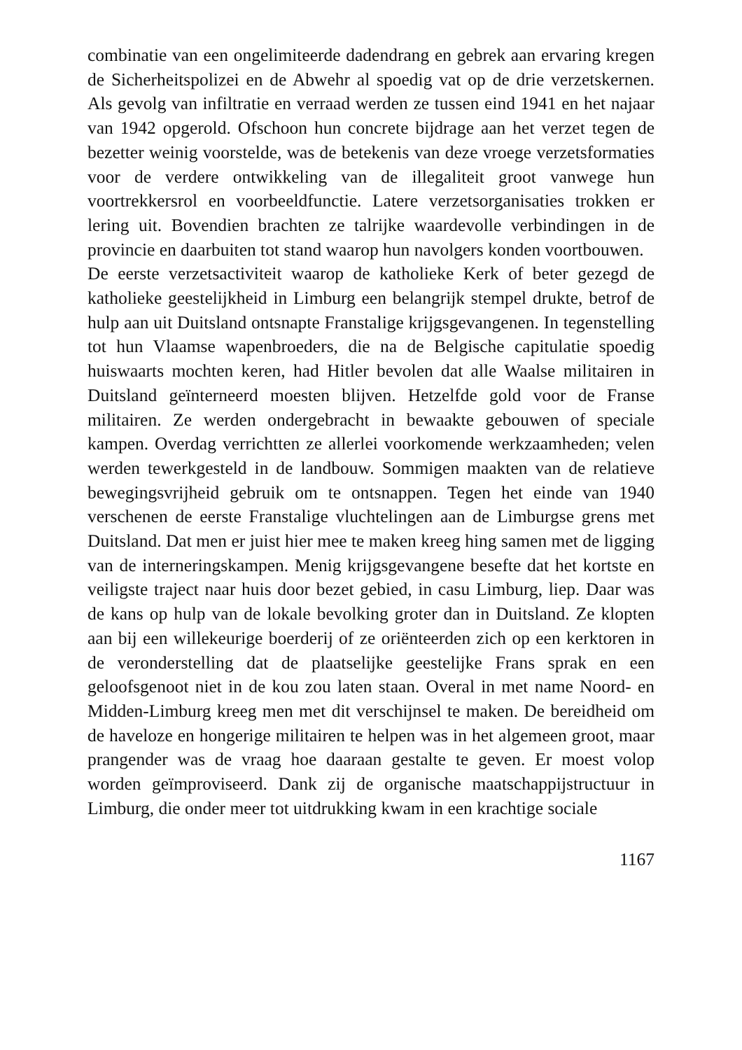combinatie van een ongelimiteerde dadendrang en gebrek aan ervaring kregen de Sicherheitspolizei en de Abwehr al spoedig vat op de drie verzetskernen. Als gevolg van infiltratie en verraad werden ze tussen eind 1941 en het najaar van 1942 opgerold. Ofschoon hun concrete bijdrage aan het verzet tegen de bezetter weinig voorstelde, was de betekenis van deze vroege verzetsforma­ties voor de verdere ontwikkeling van de illegaliteit groot vanwege hun voortrekkersrol en voorbeeldfunctie. Latere verzetsorganisaties trokken er lering uit. Bovendien brachten ze talrijke waardevolle verbindingen in de provincie en daarbuiten tot stand waarop hun navolgers konden voortbouwen.
De eerste verzetsactiviteit waarop de katholieke Kerk of beter gezegd de katholieke geestelijkheid in Limburg een belangrijk stempel drukte, betrof de hulp aan uit Duitsland ontsnapte Fransta­lige krijgsgevangenen. In tegenstelling tot hun Vlaamse wapen­broeders, die na de Belgische capitulatie spoedig huiswaarts mochten keren, had Hitler bevolen dat alle Waalse militairen in Duitsland geïnterneerd moesten blijven. Hetzelfde gold voor de Franse militairen. Ze werden ondergebracht in bewaakte gebouwen of speciale kampen. Overdag verrichtten ze allerlei voorkomende werkzaamheden; velen werden tewerkgesteld in de landbouw. Sommigen maakten van de relatieve bewegingsvrijheid gebruik om te ontsnappen. Tegen het einde van 1940 verschenen de eerste Franstalige vluchtelingen aan de Limburgse grens met Duitsland. Dat men er juist hier mee te maken kreeg hing samen met de ligging van de interneringskampen. Menig krijgsgevangene besefte dat het kortste en veiligste traject naar huis door bezet gebied, in casu Limburg, liep. Daar was de kans op hulp van de lokale bevolking groter dan in Duitsland. Ze klopten aan bij een willekeu­rige boerderij of ze oriënteerden zich op een kerktoren in de veronderstelling dat de plaatselijke geestelijke Frans sprak en een geloofsgenoot niet in de kou zou laten staan. Overal in met name Noord- en Midden-Limburg kreeg men met dit verschijnsel te maken. De bereidheid om de haveloze en hongerige militairen te helpen was in het algemeen groot, maar prangender was de vraag hoe daaraan gestalte te geven. Er moest volop worden geïmprovi­seerd. Dank zij de organische maatschappijstructuur in Limburg, die onder meer tot uitdrukking kwam in een krachtige sociale
1167